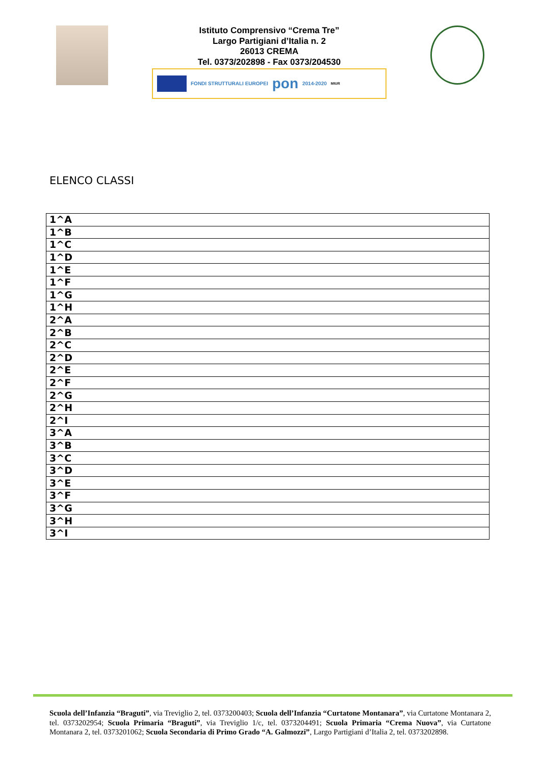Istituto Comprensivo “Crema Tre”
Largo Partigiani d’Italia n. 2
26013 CREMA
Tel. 0373/202898 - Fax 0373/204530
FONDI STRUTTURALI EUROPEI pon 2014-2020 MIUR
ELENCO CLASSI
| 1^A |
| 1^B |
| 1^C |
| 1^D |
| 1^E |
| 1^F |
| 1^G |
| 1^H |
| 2^A |
| 2^B |
| 2^C |
| 2^D |
| 2^E |
| 2^F |
| 2^G |
| 2^H |
| 2^I |
| 3^A |
| 3^B |
| 3^C |
| 3^D |
| 3^E |
| 3^F |
| 3^G |
| 3^H |
| 3^I |
Scuola dell’Infanzia “Braguti”, via Treviglio 2, tel. 0373200403; Scuola dell’Infanzia “Curtatone Montanara”, via Curtatone Montanara 2, tel. 0373202954; Scuola Primaria “Braguti”, via Treviglio 1/c, tel. 0373204491; Scuola Primaria “Crema Nuova”, via Curtatone Montanara 2, tel. 0373201062; Scuola Secondaria di Primo Grado “A. Galmozzi”, Largo Partigiani d’Italia 2, tel. 0373202898.